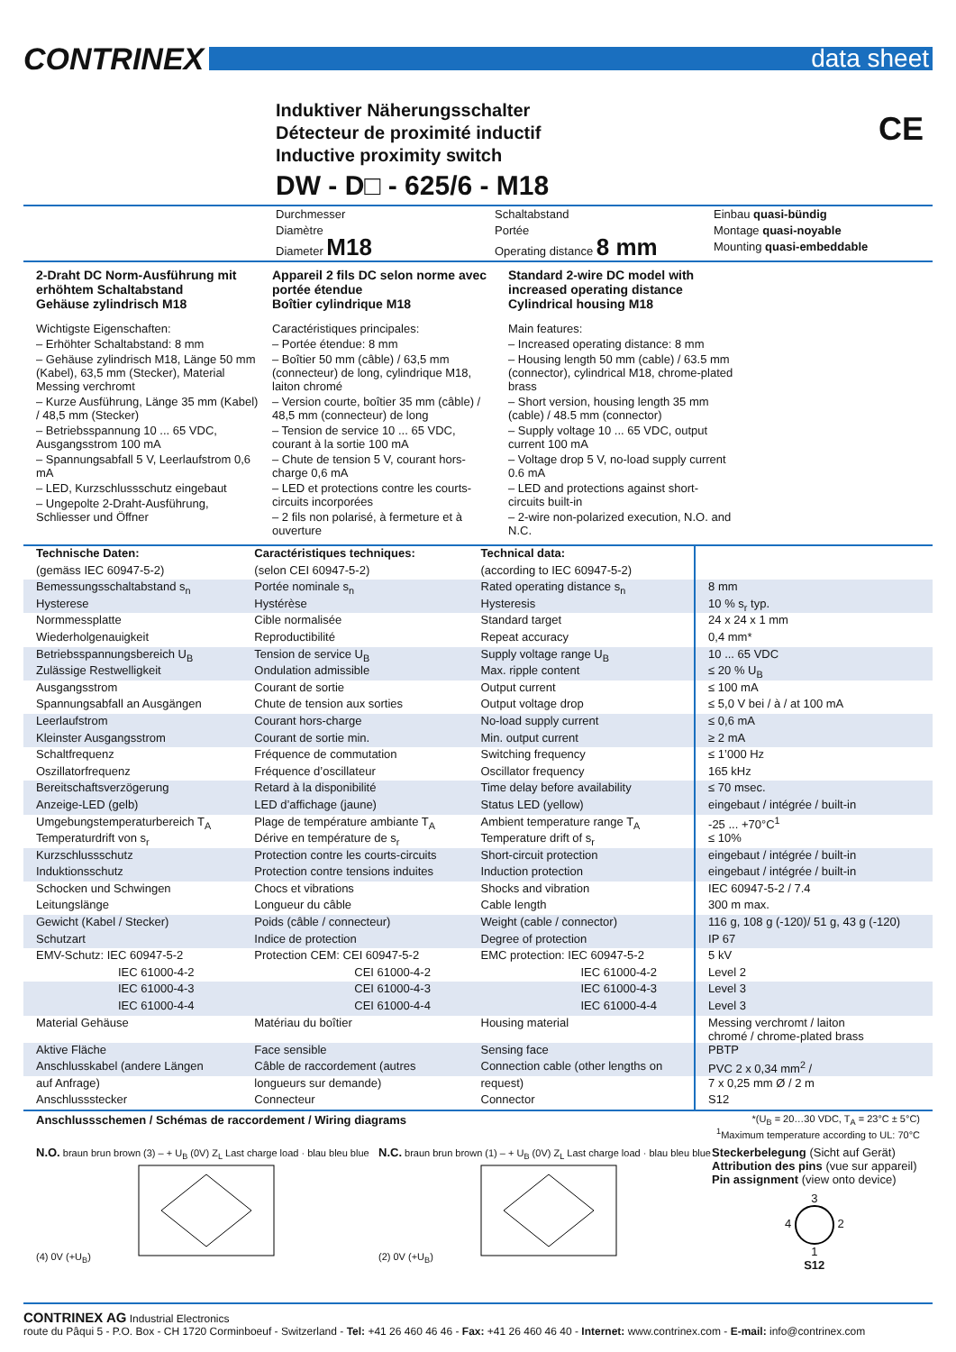CONTRINEX
data sheet
Induktiver Näherungsschalter
Détecteur de proximité inductif
Inductive proximity switch
CE
DW - D□ - 625/6 - M18
Durchmesser
Diamètre
Diameter M18
Schaltabstand
Portée
Operating distance 8 mm
Einbau quasi-bündig
Montage quasi-noyable
Mounting quasi-embeddable
2-Draht DC Norm-Ausführung mit erhöhtem Schaltabstand
Gehäuse zylindrisch M18
Wichtigste Eigenschaften:
– Erhöhter Schaltabstand: 8 mm
– Gehäuse zylindrisch M18, Länge 50 mm (Kabel), 63,5 mm (Stecker), Material Messing verchromt
– Kurze Ausführung, Länge 35 mm (Kabel) / 48,5 mm (Stecker)
– Betriebsspannung 10 ... 65 VDC, Ausgangsstrom 100 mA
– Spannungsabfall 5 V, Leerlaufstrom 0,6 mA
– LED, Kurzschlussschutz eingebaut
– Ungepolte 2-Draht-Ausführung, Schliesser und Öffner
Appareil 2 fils DC selon norme avec portée étendue
Boîtier cylindrique M18
Caractéristiques principales:
– Portée étendue: 8 mm
– Boîtier 50 mm (câble) / 63,5 mm (connecteur) de long, cylindrique M18, laiton chromé
– Version courte, boîtier 35 mm (câble) / 48,5 mm (connecteur) de long
– Tension de service 10 ... 65 VDC, courant à la sortie 100 mA
– Chute de tension 5 V, courant hors-charge 0,6 mA
– LED et protections contre les courts-circuits incorporées
– 2 fils non polarisé, à fermeture et à ouverture
Standard 2-wire DC model with increased operating distance
Cylindrical housing M18
Main features:
– Increased operating distance: 8 mm
– Housing length 50 mm (cable) / 63.5 mm (connector), cylindrical M18, chrome-plated brass
– Short version, housing length 35 mm (cable) / 48.5 mm (connector)
– Supply voltage 10 ... 65 VDC, output current 100 mA
– Voltage drop 5 V, no-load supply current 0.6 mA
– LED and protections against short-circuits built-in
– 2-wire non-polarized execution, N.O. and N.C.
| Technische Daten: | Caractéristiques techniques: | Technical data: | |
| (gemäss IEC 60947-5-2) | (selon CEI 60947-5-2) | (according to IEC 60947-5-2) | |
| Bemessungsschaltabstand s<sub>n</sub> | Portée nominale s<sub>n</sub> | Rated operating distance s<sub>n</sub> | 8 mm |
| Hysterese | Hystérèse | Hysteresis | 10 % s<sub>r</sub> typ. |
| Normmessplatte | Cible normalisée | Standard target | 24 x 24 x 1 mm |
| Wiederholgenauigkeit | Reproductibilité | Repeat accuracy | 0,4 mm* |
| Betriebsspannungsbereich U<sub>B</sub> | Tension de service U<sub>B</sub> | Supply voltage range U<sub>B</sub> | 10 ... 65 VDC |
| Zulässige Restwelligkeit | Ondulation admissible | Max. ripple content | ≤ 20 % U<sub>B</sub> |
| Ausgangsstrom | Courant de sortie | Output current | ≤ 100 mA |
| Spannungsabfall an Ausgängen | Chute de tension aux sorties | Output voltage drop | ≤ 5,0 V bei / à / at 100 mA |
| Leerlaufstrom | Courant hors-charge | No-load supply current | ≤ 0,6 mA |
| Kleinster Ausgangsstrom | Courant de sortie min. | Min. output current | ≥ 2 mA |
| Schaltfrequenz | Fréquence de commutation | Switching frequency | ≤ 1’000 Hz |
| Oszillatorfrequenz | Fréquence d’oscillateur | Oscillator frequency | 165 kHz |
| Bereitschaftsverzögerung | Retard à la disponibilité | Time delay before availability | ≤ 70 msec. |
| Anzeige-LED (gelb) | LED d’affichage (jaune) | Status LED (yellow) | eingebaut / intégrée / built-in |
| Umgebungstemperaturbereich T<sub>A</sub> | Plage de température ambiante T<sub>A</sub> | Ambient temperature range T<sub>A</sub> | -25 ... +70°C<sup>1</sup> |
| Temperaturdrift von s<sub>r</sub> | Dérive en température de s<sub>r</sub> | Temperature drift of s<sub>r</sub> | ≤ 10% |
| Kurzschlussschutz | Protection contre les courts-circuits | Short-circuit protection | eingebaut / intégrée / built-in |
| Induktionsschutz | Protection contre tensions induites | Induction protection | eingebaut / intégrée / built-in |
| Schocken und Schwingen | Chocs et vibrations | Shocks and vibration | IEC 60947-5-2 / 7.4 |
| Leitungslänge | Longueur du câble | Cable length | 300 m max. |
| Gewicht (Kabel / Stecker) | Poids (câble / connecteur) | Weight (cable / connector) | 116 g, 108 g (-120)/ 51 g, 43 g (-120) |
| Schutzart | Indice de protection | Degree of protection | IP 67 |
| EMV-Schutz: IEC 60947-5-2 | Protection CEM: CEI 60947-5-2 | EMC protection: IEC 60947-5-2 | 5 kV |
| IEC 61000-4-2 | CEI 61000-4-2 | IEC 61000-4-2 | Level 2 |
| IEC 61000-4-3 | CEI 61000-4-3 | IEC 61000-4-3 | Level 3 |
| IEC 61000-4-4 | CEI 61000-4-4 | IEC 61000-4-4 | Level 3 |
| Material Gehäuse | Matériau du boîtier | Housing material | Messing verchromt / laiton chromé / chrome-plated brass |
| Aktive Fläche | Face sensible | Sensing face | PBTP |
| Anschlusskabel (andere Längen | Câble de raccordement (autres | Connection cable (other lengths on | PVC 2 x 0,34 mm<sup>2</sup> / |
| auf Anfrage) | longueurs sur demande) | request) | 7 x 0,25 mm Ø / 2 m |
| Anschlussstecker | Connecteur | Connector | S12 |
Anschlussschemen / Schémas de raccordement / Wiring diagrams *(U<sub>B</sub> = 20…30 VDC, T<sub>A</sub> = 23°C ± 5°C)
<sup>1</sup> Maximum temperature according to UL: 70°C
N.O. braun brun brown (3) – + U<sub>B</sub> (0V) Z<sub>L</sub> Last charge load · blau bleu blue (4) 0V (+U<sub>B</sub>)
N.C. braun brun brown (1) – + U<sub>B</sub> (0V) Z<sub>L</sub> Last charge load · blau bleu blue (2) 0V (+U<sub>B</sub>)
Steckerbelegung (Sicht auf Gerät)
Attribution des pins (vue sur appareil)
Pin assignment (view onto device)
3
4 2
1
S12
CONTRINEX AG Industrial Electronics
route du Pâqui 5 - P.O. Box - CH 1720 Corminboeuf - Switzerland - Tel: +41 26 460 46 46 - Fax: +41 26 460 46 40 - Internet: www.contrinex.com - E-mail: info@contrinex.com